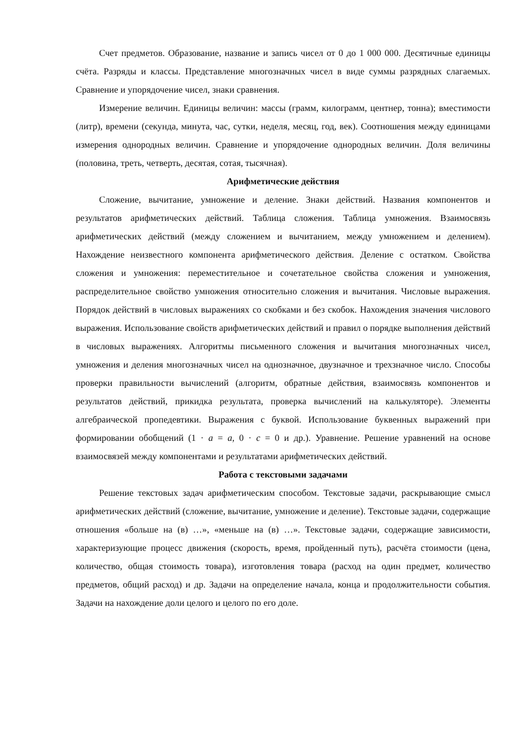Счет предметов. Образование, название и запись чисел от 0 до 1 000 000. Десятичные единицы счёта. Разряды и классы. Представление многозначных чисел в виде суммы разрядных слагаемых. Сравнение и упорядочение чисел, знаки сравнения.
Измерение величин. Единицы величин: массы (грамм, килограмм, центнер, тонна); вместимости (литр), времени (секунда, минута, час, сутки, неделя, месяц, год, век). Соотношения между единицами измерения однородных величин. Сравнение и упорядочение однородных величин. Доля величины (половина, треть, четверть, десятая, сотая, тысячная).
Арифметические действия
Сложение, вычитание, умножение и деление. Знаки действий. Названия компонентов и результатов арифметических действий. Таблица сложения. Таблица умножения. Взаимосвязь арифметических действий (между сложением и вычитанием, между умножением и делением). Нахождение неизвестного компонента арифметического действия. Деление с остатком. Свойства сложения и умножения: переместительное и сочетательное свойства сложения и умножения, распределительное свойство умножения относительно сложения и вычитания. Числовые выражения. Порядок действий в числовых выражениях со скобками и без скобок. Нахождения значения числового выражения. Использование свойств арифметических действий и правил о порядке выполнения действий в числовых выражениях. Алгоритмы письменного сложения и вычитания многозначных чисел, умножения и деления многозначных чисел на однозначное, двузначное и трехзначное число. Способы проверки правильности вычислений (алгоритм, обратные действия, взаимосвязь компонентов и результатов действий, прикидка результата, проверка вычислений на калькуляторе). Элементы алгебраической пропедевтики. Выражения с буквой. Использование буквенных выражений при формировании обобщений (1 · a = a, 0 · c = 0 и др.). Уравнение. Решение уравнений на основе взаимосвязей между компонентами и результатами арифметических действий.
Работа с текстовыми задачами
Решение текстовых задач арифметическим способом. Текстовые задачи, раскрывающие смысл арифметических действий (сложение, вычитание, умножение и деление). Текстовые задачи, содержащие отношения «больше на (в) …», «меньше на (в) …». Текстовые задачи, содержащие зависимости, характеризующие процесс движения (скорость, время, пройденный путь), расчёта стоимости (цена, количество, общая стоимость товара), изготовления товара (расход на один предмет, количество предметов, общий расход) и др. Задачи на определение начала, конца и продолжительности события. Задачи на нахождение доли целого и целого по его доле.